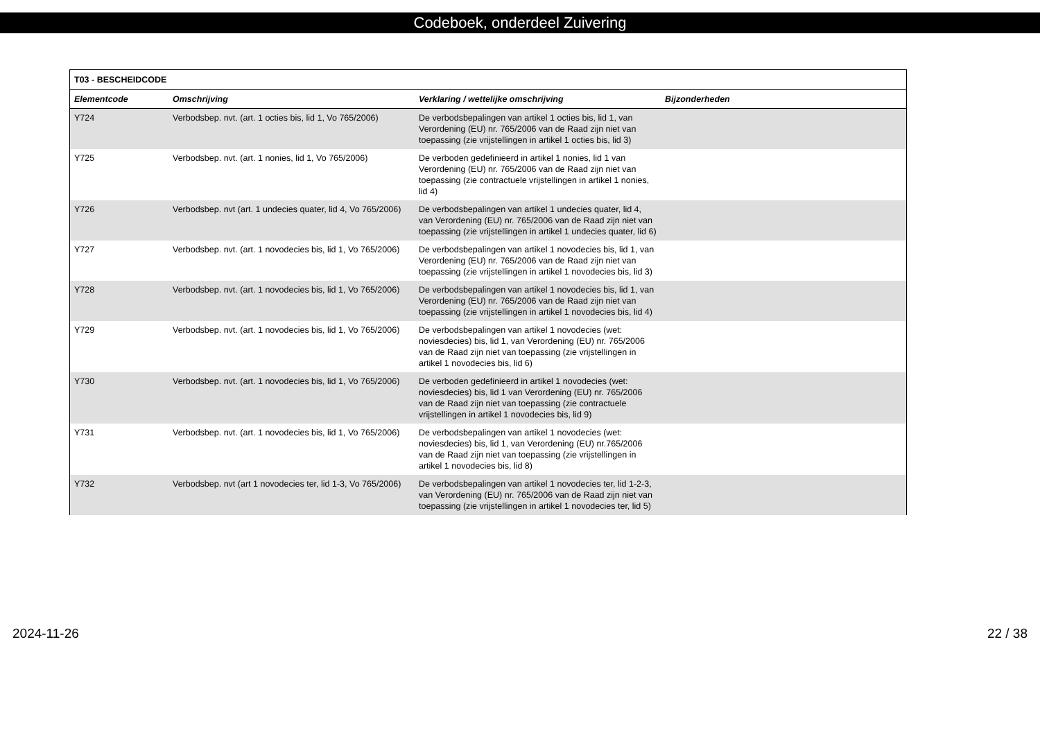Codeboek, onderdeel Zuivering
| T03 - BESCHEIDCODE | | | |
| Elementcode | Omschrijving | Verklaring / wettelijke omschrijving | Bijzonderheden |
| Y724 | Verbodsbep. nvt. (art. 1 octies bis, lid 1, Vo 765/2006) | De verbodsbepalingen van artikel 1 octies bis, lid 1, van Verordening (EU) nr. 765/2006 van de Raad zijn niet van toepassing (zie vrijstellingen in artikel 1 octies bis, lid 3) | |
| Y725 | Verbodsbep. nvt. (art. 1 nonies, lid 1, Vo 765/2006) | De verboden gedefinieerd in artikel 1 nonies, lid 1 van Verordening (EU) nr. 765/2006 van de Raad zijn niet van toepassing (zie contractuele vrijstellingen in artikel 1 nonies, lid 4) | |
| Y726 | Verbodsbep. nvt (art. 1 undecies quater, lid 4, Vo 765/2006) | De verbodsbepalingen van artikel 1 undecies quater, lid 4, van Verordening (EU) nr. 765/2006 van de Raad zijn niet van toepassing (zie vrijstellingen in artikel 1 undecies quater, lid 6) | |
| Y727 | Verbodsbep. nvt. (art. 1 novodecies bis, lid 1, Vo 765/2006) | De verbodsbepalingen van artikel 1 novodecies bis, lid 1, van Verordening (EU) nr. 765/2006 van de Raad zijn niet van toepassing (zie vrijstellingen in artikel 1 novodecies bis, lid 3) | |
| Y728 | Verbodsbep. nvt. (art. 1 novodecies bis, lid 1, Vo 765/2006) | De verbodsbepalingen van artikel 1 novodecies bis, lid 1, van Verordening (EU) nr. 765/2006 van de Raad zijn niet van toepassing (zie vrijstellingen in artikel 1 novodecies bis, lid 4) | |
| Y729 | Verbodsbep. nvt. (art. 1 novodecies bis, lid 1, Vo 765/2006) | De verbodsbepalingen van artikel 1 novodecies (wet: noviesdecies) bis, lid 1, van Verordening (EU) nr. 765/2006 van de Raad zijn niet van toepassing (zie vrijstellingen in artikel 1 novodecies bis, lid 6) | |
| Y730 | Verbodsbep. nvt. (art. 1 novodecies bis, lid 1, Vo 765/2006) | De verboden gedefinieerd in artikel 1 novodecies (wet: noviesdecies) bis, lid 1 van Verordening (EU) nr. 765/2006 van de Raad zijn niet van toepassing (zie contractuele vrijstellingen in artikel 1 novodecies bis, lid 9) | |
| Y731 | Verbodsbep. nvt. (art. 1 novodecies bis, lid 1, Vo 765/2006) | De verbodsbepalingen van artikel 1 novodecies (wet: noviesdecies) bis, lid 1, van Verordening (EU) nr.765/2006 van de Raad zijn niet van toepassing (zie vrijstellingen in artikel 1 novodecies bis, lid 8) | |
| Y732 | Verbodsbep. nvt (art 1 novodecies ter, lid 1-3, Vo 765/2006) | De verbodsbepalingen van artikel 1 novodecies ter, lid 1-2-3, van Verordening (EU) nr. 765/2006 van de Raad zijn niet van toepassing (zie vrijstellingen in artikel 1 novodecies ter, lid 5) | |
2024-11-26 22 / 38